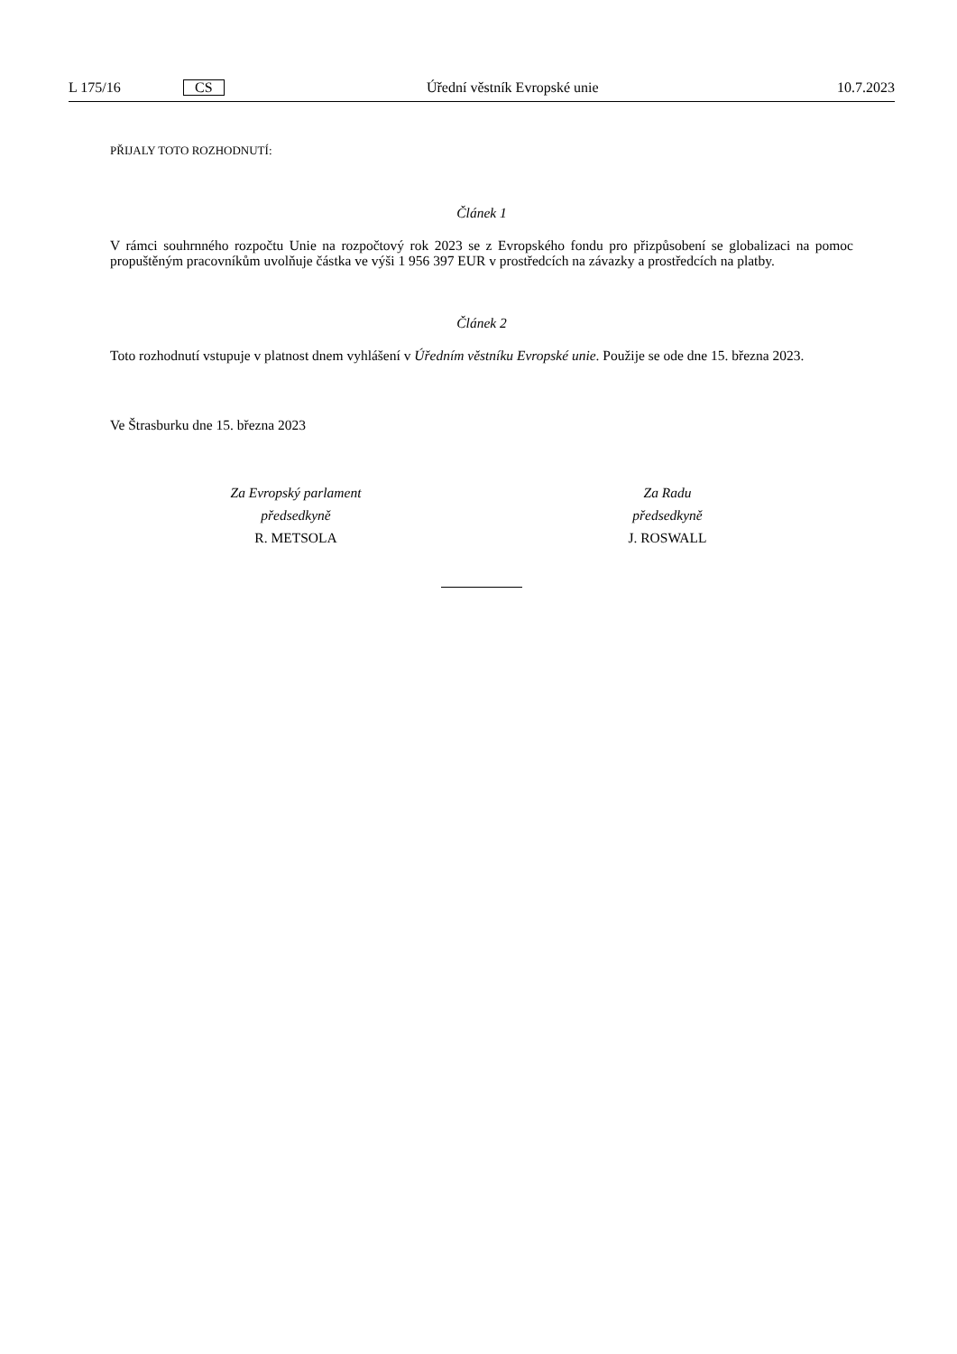L 175/16 CS Úřední věstník Evropské unie 10.7.2023
PŘIJALY TOTO ROZHODNUTÍ:
Článek 1
V rámci souhrnného rozpočtu Unie na rozpočtový rok 2023 se z Evropského fondu pro přizpůsobení se globalizaci na pomoc propuštěným pracovníkům uvolňuje částka ve výši 1 956 397 EUR v prostředcích na závazky a prostředcích na platby.
Článek 2
Toto rozhodnutí vstupuje v platnost dnem vyhlášení v Úředním věstníku Evropské unie. Použije se ode dne 15. března 2023.
Ve Štrasburku dne 15. března 2023
Za Evropský parlament
předsedkyně
R. METSOLA
Za Radu
předsedkyně
J. ROSWALL